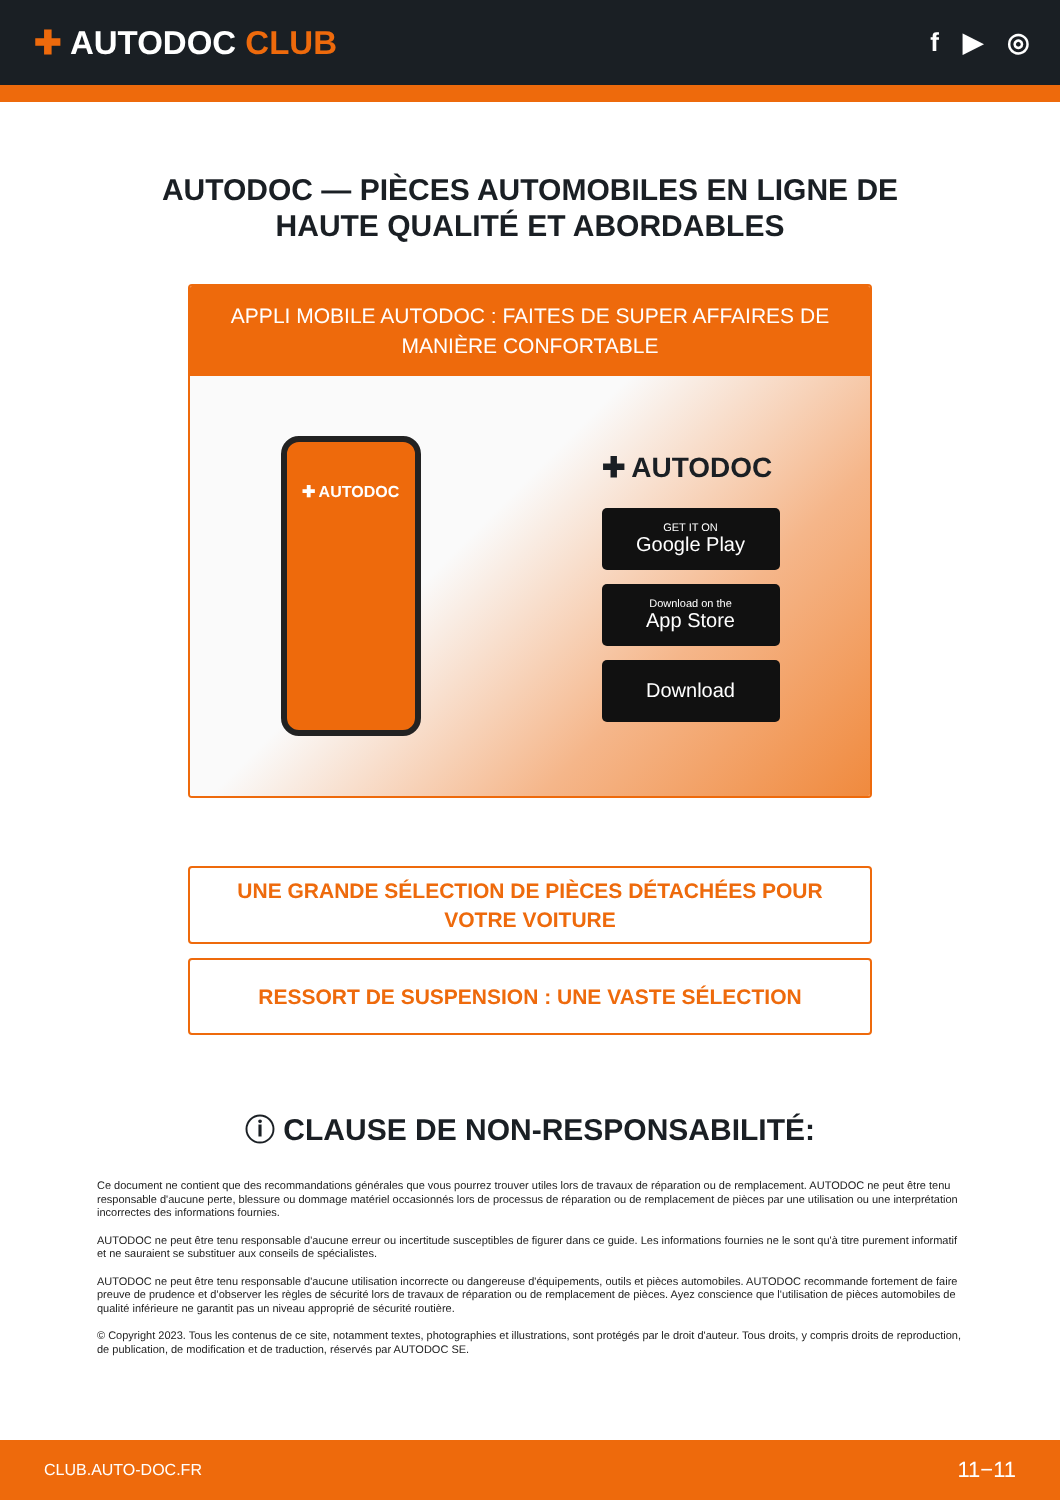✚ AUTODOC CLUB
f ▶ ◎
AUTODOC — PIÈCES AUTOMOBILES EN LIGNE DE HAUTE QUALITÉ ET ABORDABLES
APPLI MOBILE AUTODOC : FAITES DE SUPER AFFAIRES DE MANIÈRE CONFORTABLE
✚ AUTODOC
✚ AUTODOC
GET IT ON
Google Play
Download on the
App Store
Download
UNE GRANDE SÉLECTION DE PIÈCES DÉTACHÉES POUR VOTRE VOITURE
RESSORT DE SUSPENSION : UNE VASTE SÉLECTION
ⓘ CLAUSE DE NON-RESPONSABILITÉ:
Ce document ne contient que des recommandations générales que vous pourrez trouver utiles lors de travaux de réparation ou de remplacement. AUTODOC ne peut être tenu responsable d'aucune perte, blessure ou dommage matériel occasionnés lors de processus de réparation ou de remplacement de pièces par une utilisation ou une interprétation incorrectes des informations fournies.
AUTODOC ne peut être tenu responsable d'aucune erreur ou incertitude susceptibles de figurer dans ce guide. Les informations fournies ne le sont qu'à titre purement informatif et ne sauraient se substituer aux conseils de spécialistes.
AUTODOC ne peut être tenu responsable d'aucune utilisation incorrecte ou dangereuse d'équipements, outils et pièces automobiles. AUTODOC recommande fortement de faire preuve de prudence et d’observer les règles de sécurité lors de travaux de réparation ou de remplacement de pièces. Ayez conscience que l'utilisation de pièces automobiles de qualité inférieure ne garantit pas un niveau approprié de sécurité routière.
© Copyright 2023. Tous les contenus de ce site, notamment textes, photographies et illustrations, sont protégés par le droit d'auteur. Tous droits, y compris droits de reproduction, de publication, de modification et de traduction, réservés par AUTODOC SE.
CLUB.AUTO-DOC.FR 11−11